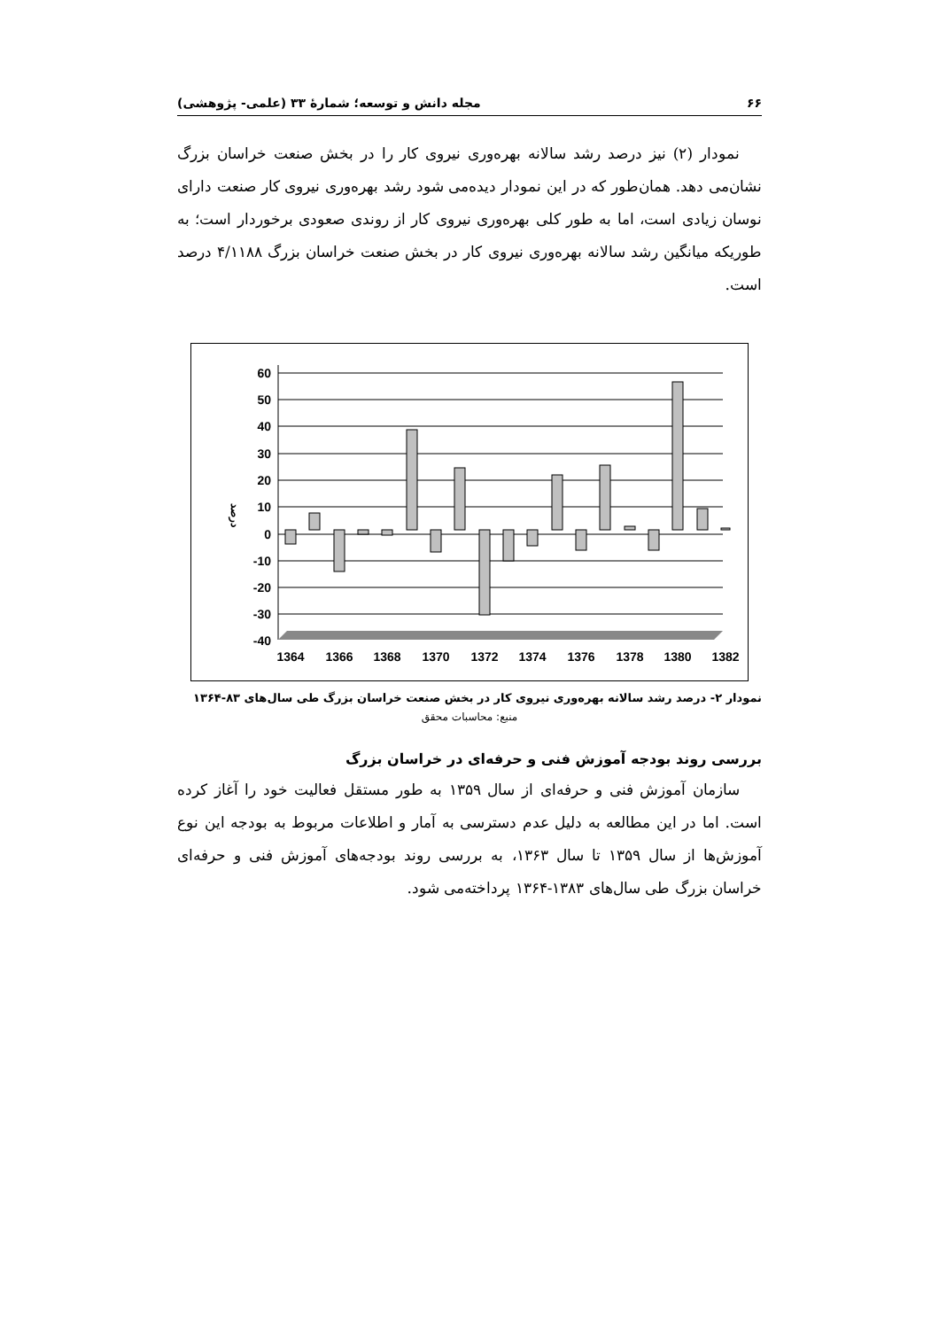۶۶ مجله دانش و توسعه؛ شمارهٔ ۳۳ (علمی- پژوهشی)
نمودار (۲) نیز درصد رشد سالانه بهره‌وری نیروی کار را در بخش صنعت خراسان بزرگ نشان‌می دهد. همان‌طور که در این نمودار دیده‌می شود رشد بهره‌وری نیروی کار صنعت دارای نوسان زیادی است، اما به طور کلی بهره‌وری نیروی کار از روندی صعودی برخوردار است؛ به طوریکه میانگین رشد سالانه بهره‌وری نیروی کار در بخش صنعت خراسان بزرگ ۴/۱۱۸۸ درصد است.
60
50
40
30
20
10
0
-10
-20
-30
-40
درصد
1364
1366
1368
1370
1372
1374
1376
1378
1380
1382
نمودار ۲- درصد رشد سالانه بهره‌وری نیروی کار در بخش صنعت خراسان بزرگ طی سال‌های ۸۳-۱۳۶۴
منبع: محاسبات محقق
بررسی روند بودجه آموزش فنی و حرفه‌ای در خراسان بزرگ
سازمان آموزش فنی و حرفه‌ای از سال ۱۳۵۹ به طور مستقل فعالیت خود را آغاز کرده است. اما در این مطالعه به دلیل عدم دسترسی به آمار و اطلاعات مربوط به بودجه این نوع آموزش‌ها از سال ۱۳۵۹ تا سال ۱۳۶۳، به بررسی روند بودجه‌های آموزش فنی و حرفه‌ای خراسان بزرگ طی سال‌های ۱۳۸۳-۱۳۶۴ پرداخته‌می شود.